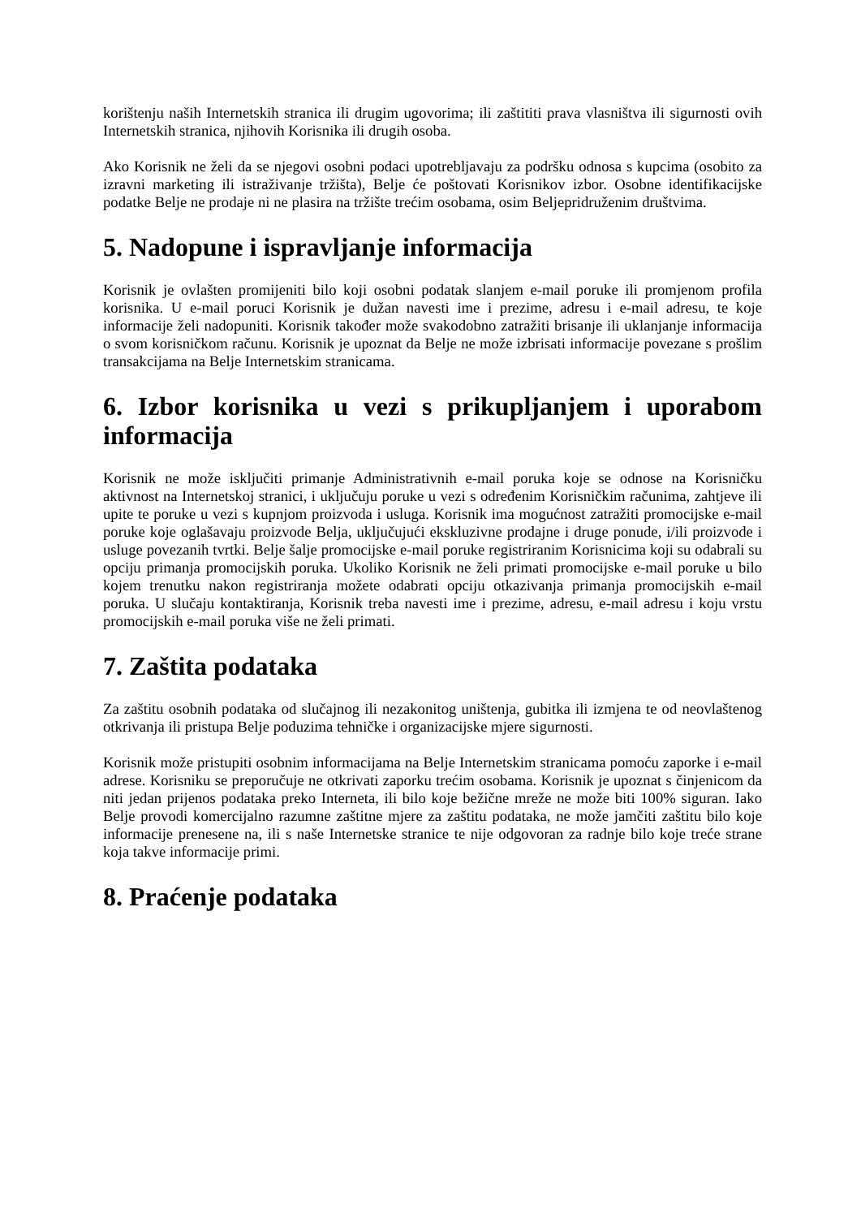korištenju naših Internetskih stranica ili drugim ugovorima; ili zaštititi prava vlasništva ili sigurnosti ovih Internetskih stranica, njihovih Korisnika ili drugih osoba.
Ako Korisnik ne želi da se njegovi osobni podaci upotrebljavaju za podršku odnosa s kupcima (osobito za izravni marketing ili istraživanje tržišta), Belje će poštovati Korisnikov izbor. Osobne identifikacijske podatke Belje ne prodaje ni ne plasira na tržište trećim osobama, osim Beljepridruženim društvima.
5. Nadopune i ispravljanje informacija
Korisnik je ovlašten promijeniti bilo koji osobni podatak slanjem e-mail poruke ili promjenom profila korisnika. U e-mail poruci Korisnik je dužan navesti ime i prezime, adresu i e-mail adresu, te koje informacije želi nadopuniti. Korisnik također može svakodobno zatražiti brisanje ili uklanjanje informacija o svom korisničkom računu. Korisnik je upoznat da Belje ne može izbrisati informacije povezane s prošlim transakcijama na Belje Internetskim stranicama.
6. Izbor korisnika u vezi s prikupljanjem i uporabom informacija
Korisnik ne može isključiti primanje Administrativnih e-mail poruka koje se odnose na Korisničku aktivnost na Internetskoj stranici, i uključuju poruke u vezi s određenim Korisničkim računima, zahtjeve ili upite te poruke u vezi s kupnjom proizvoda i usluga. Korisnik ima mogućnost zatražiti promocijske e-mail poruke koje oglašavaju proizvode Belja, uključujući ekskluzivne prodajne i druge ponude, i/ili proizvode i usluge povezanih tvrtki. Belje šalje promocijske e-mail poruke registriranim Korisnicima koji su odabrali su opciju primanja promocijskih poruka. Ukoliko Korisnik ne želi primati promocijske e-mail poruke u bilo kojem trenutku nakon registriranja možete odabrati opciju otkazivanja primanja promocijskih e-mail poruka. U slučaju kontaktiranja, Korisnik treba navesti ime i prezime, adresu, e-mail adresu i koju vrstu promocijskih e-mail poruka više ne želi primati.
7. Zaštita podataka
Za zaštitu osobnih podataka od slučajnog ili nezakonitog uništenja, gubitka ili izmjena te od neovlaštenog otkrivanja ili pristupa Belje poduzima tehničke i organizacijske mjere sigurnosti.
Korisnik može pristupiti osobnim informacijama na Belje Internetskim stranicama pomoću zaporke i e-mail adrese. Korisniku se preporučuje ne otkrivati zaporku trećim osobama. Korisnik je upoznat s činjenicom da niti jedan prijenos podataka preko Interneta, ili bilo koje bežične mreže ne može biti 100% siguran. Iako Belje provodi komercijalno razumne zaštitne mjere za zaštitu podataka, ne može jamčiti zaštitu bilo koje informacije prenesene na, ili s naše Internetske stranice te nije odgovoran za radnje bilo koje treće strane koja takve informacije primi.
8. Praćenje podataka